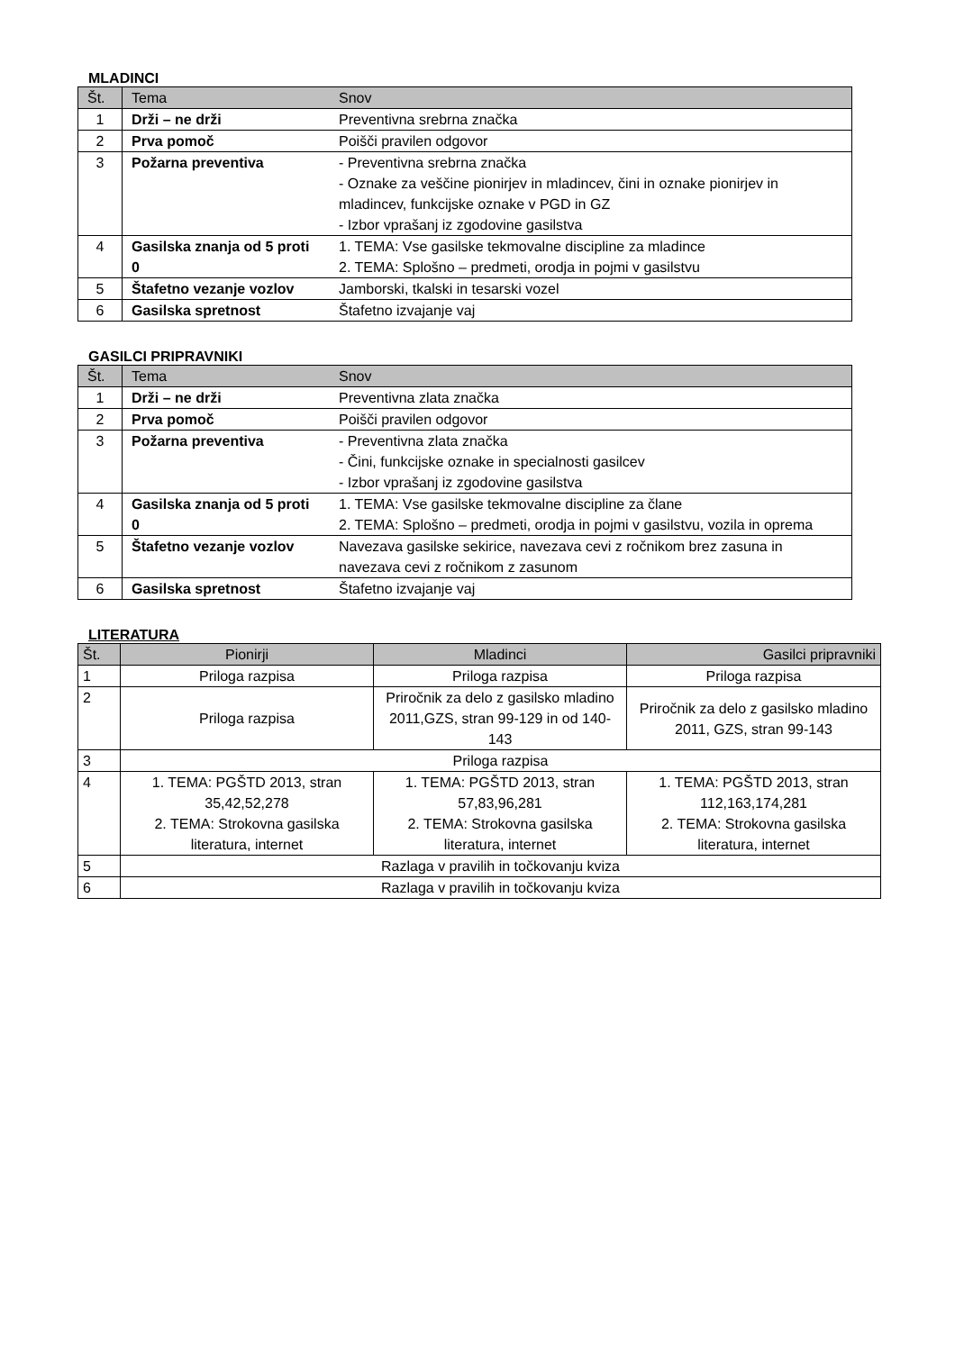MLADINCI
| Št. | Tema | Snov |
| --- | --- | --- |
| 1 | Drži – ne drži | Preventivna srebrna značka |
| 2 | Prva pomoč | Poišči pravilen odgovor |
| 3 | Požarna preventiva | - Preventivna srebrna značka - Oznake za veščine pionirjev in mladincev, čini in oznake pionirjev in mladincev, funkcijske oznake v PGD in GZ - Izbor vprašanj iz zgodovine gasilstva |
| 4 | Gasilska znanja od 5 proti 0 | 1. TEMA: Vse gasilske tekmovalne discipline za mladince 2. TEMA: Splošno – predmeti, orodja in pojmi v gasilstvu |
| 5 | Štafetno vezanje vozlov | Jamborski, tkalski in tesarski vozel |
| 6 | Gasilska spretnost | Štafetno izvajanje vaj |
GASILCI PRIPRAVNIKI
| Št. | Tema | Snov |
| --- | --- | --- |
| 1 | Drži – ne drži | Preventivna zlata značka |
| 2 | Prva pomoč | Poišči pravilen odgovor |
| 3 | Požarna preventiva | - Preventivna zlata značka - Čini, funkcijske oznake in specialnosti gasilcev - Izbor vprašanj iz zgodovine gasilstva |
| 4 | Gasilska znanja od 5 proti 0 | 1. TEMA: Vse gasilske tekmovalne discipline za člane 2. TEMA: Splošno – predmeti, orodja in pojmi v gasilstvu, vozila in oprema |
| 5 | Štafetno vezanje vozlov | Navezava gasilske sekirice, navezava cevi z ročnikom brez zasuna in navezava cevi z ročnikom z zasunom |
| 6 | Gasilska spretnost | Štafetno izvajanje vaj |
LITERATURA
| Št. | Pionirji | Mladinci | Gasilci pripravniki |
| --- | --- | --- | --- |
| 1 | Priloga razpisa | Priloga razpisa | Priloga razpisa |
| 2 | Priloga razpisa | Priročnik za delo z gasilsko mladino 2011,GZS, stran 99-129 in od 140-143 | Priročnik za delo z gasilsko mladino 2011, GZS, stran 99-143 |
| 3 | Priloga razpisa | | |
| 4 | 1. TEMA: PGŠTD 2013, stran 35,42,52,278 2. TEMA: Strokovna gasilska literatura, internet | 1. TEMA: PGŠTD 2013, stran 57,83,96,281 2. TEMA: Strokovna gasilska literatura, internet | 1. TEMA: PGŠTD 2013, stran 112,163,174,281 2. TEMA: Strokovna gasilska literatura, internet |
| 5 | Razlaga v pravilih in točkovanju kviza | | |
| 6 | Razlaga v pravilih in točkovanju kviza | | |